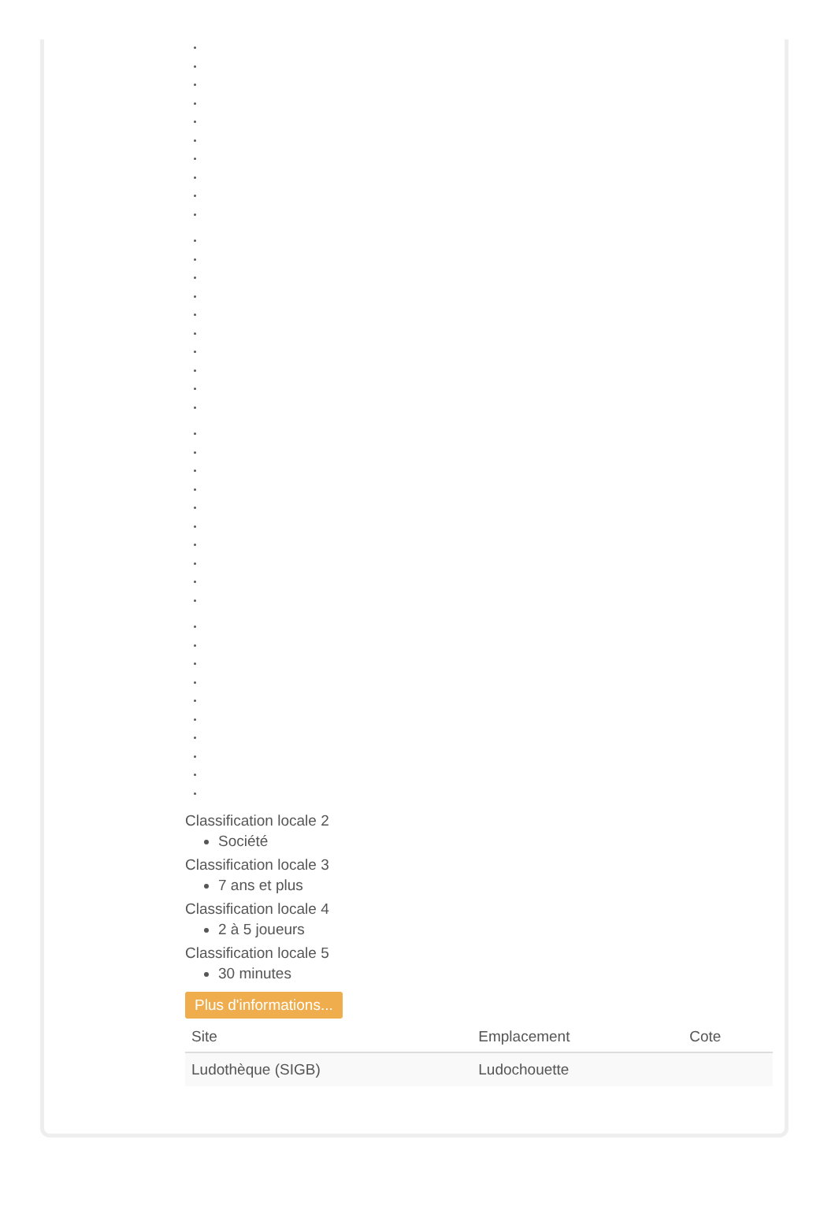Classification locale 2
Société
Classification locale 3
7 ans et plus
Classification locale 4
2 à 5 joueurs
Classification locale 5
30 minutes
Plus d'informations...
| Site | Emplacement | Cote |
| --- | --- | --- |
| Ludothèque (SIGB) | Ludochouette | |